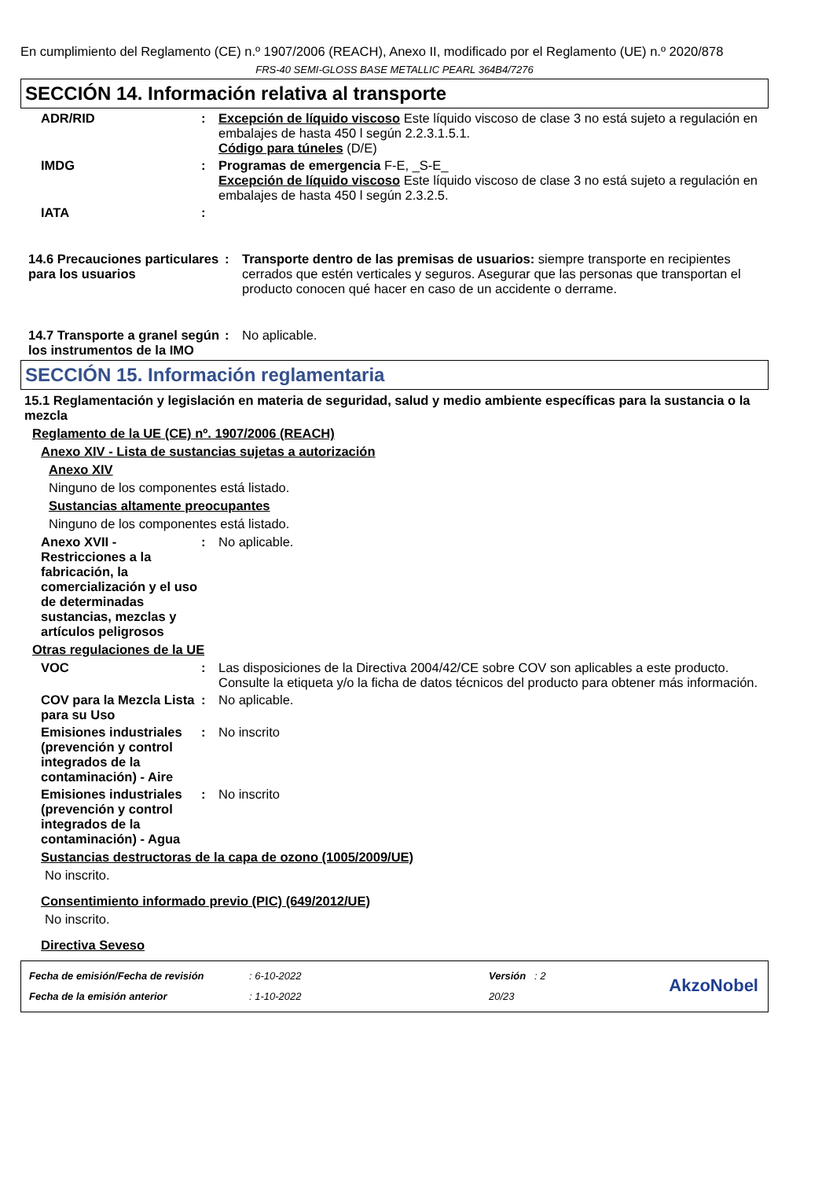En cumplimiento del Reglamento (CE) n.º 1907/2006 (REACH), Anexo II, modificado por el Reglamento (UE) n.º 2020/878
FRS-40 SEMI-GLOSS BASE METALLIC PEARL 364B4/7276
SECCIÓN 14. Información relativa al transporte
ADR/RID : Excepción de líquido viscoso Este líquido viscoso de clase 3 no está sujeto a regulación en embalajes de hasta 450 l según 2.2.3.1.5.1.
Código para túneles (D/E)
IMDG : Programas de emergencia F-E, _S-E_
Excepción de líquido viscoso Este líquido viscoso de clase 3 no está sujeto a regulación en embalajes de hasta 450 l según 2.3.2.5.
IATA :
14.6 Precauciones particulares para los usuarios
: Transporte dentro de las premisas de usuarios: siempre transporte en recipientes cerrados que estén verticales y seguros. Asegurar que las personas que transportan el producto conocen qué hacer en caso de un accidente o derrame.
14.7 Transporte a granel según los instrumentos de la IMO
: No aplicable.
SECCIÓN 15. Información reglamentaria
15.1 Reglamentación y legislación en materia de seguridad, salud y medio ambiente específicas para la sustancia o la mezcla
Reglamento de la UE (CE) nº. 1907/2006 (REACH)
Anexo XIV - Lista de sustancias sujetas a autorización
Anexo XIV
Ninguno de los componentes está listado.
Sustancias altamente preocupantes
Ninguno de los componentes está listado.
Anexo XVII - Restricciones a la fabricación, la comercialización y el uso de determinadas sustancias, mezclas y artículos peligrosos
: No aplicable.
Otras regulaciones de la UE
VOC : Las disposiciones de la Directiva 2004/42/CE sobre COV son aplicables a este producto. Consulte la etiqueta y/o la ficha de datos técnicos del producto para obtener más información.
COV para la Mezcla Lista para su Uso
: No aplicable.
Emisiones industriales (prevención y control integrados de la contaminación) - Aire
: No inscrito
Emisiones industriales (prevención y control integrados de la contaminación) - Agua
: No inscrito
Sustancias destructoras de la capa de ozono (1005/2009/UE)
No inscrito.
Consentimiento informado previo (PIC) (649/2012/UE)
No inscrito.
Directiva Seveso
Fecha de emisión/Fecha de revisión
Fecha de la emisión anterior
: 6-10-2022
: 1-10-2022
Versión : 2
20/23
AkzoNobel